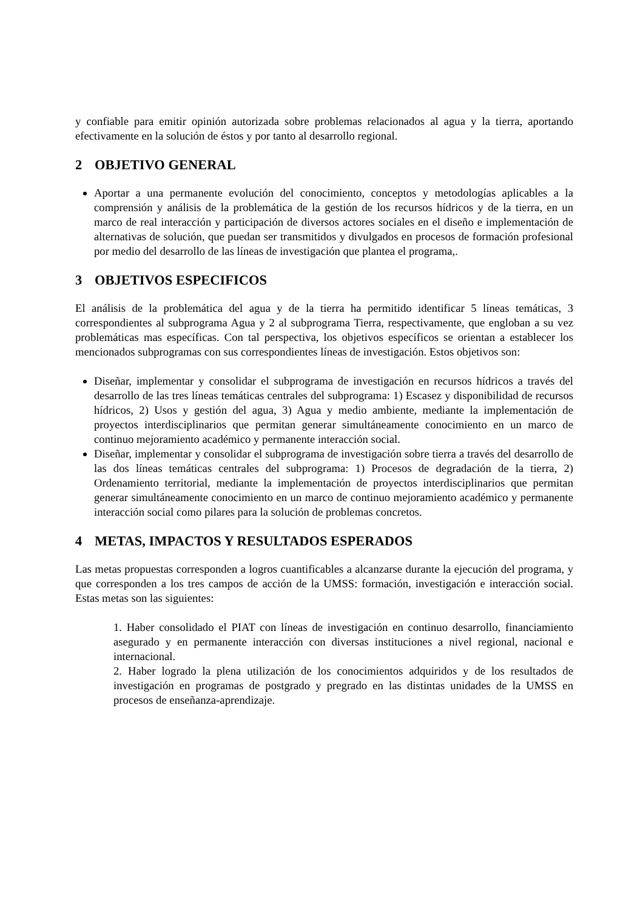y confiable para emitir opinión autorizada sobre problemas relacionados al agua y la tierra, aportando efectivamente en la solución de éstos y por tanto al desarrollo regional.
2 OBJETIVO GENERAL
Aportar a una permanente evolución del conocimiento, conceptos y metodologías aplicables a la comprensión y análisis de la problemática de la gestión de los recursos hídricos y de la tierra, en un marco de real interacción y participación de diversos actores sociales en el diseño e implementación de alternativas de solución, que puedan ser transmitidos y divulgados en procesos de formación profesional por medio del desarrollo de las líneas de investigación que plantea el programa,.
3 OBJETIVOS ESPECIFICOS
El análisis de la problemática del agua y de la tierra ha permitido identificar 5 líneas temáticas, 3 correspondientes al subprograma Agua y 2 al subprograma Tierra, respectivamente, que engloban a su vez problemáticas mas específicas. Con tal perspectiva, los objetivos específicos se orientan a establecer los mencionados subprogramas con sus correspondientes líneas de investigación. Estos objetivos son:
Diseñar, implementar y consolidar el subprograma de investigación en recursos hídricos a través del desarrollo de las tres líneas temáticas centrales del subprograma: 1) Escasez y disponibilidad de recursos hídricos, 2) Usos y gestión del agua, 3) Agua y medio ambiente, mediante la implementación de proyectos interdisciplinarios que permitan generar simultáneamente conocimiento en un marco de continuo mejoramiento académico y permanente interacción social.
Diseñar, implementar y consolidar el subprograma de investigación sobre tierra a través del desarrollo de las dos líneas temáticas centrales del subprograma: 1) Procesos de degradación de la tierra, 2) Ordenamiento territorial, mediante la implementación de proyectos interdisciplinarios que permitan generar simultáneamente conocimiento en un marco de continuo mejoramiento académico y permanente interacción social como pilares para la solución de problemas concretos.
4 METAS, IMPACTOS Y RESULTADOS ESPERADOS
Las metas propuestas corresponden a logros cuantificables a alcanzarse durante la ejecución del programa, y que corresponden a los tres campos de acción de la UMSS: formación, investigación e interacción social. Estas metas son las siguientes:
1. Haber consolidado el PIAT con líneas de investigación en continuo desarrollo, financiamiento asegurado y en permanente interacción con diversas instituciones a nivel regional, nacional e internacional.
2. Haber logrado la plena utilización de los conocimientos adquiridos y de los resultados de investigación en programas de postgrado y pregrado en las distintas unidades de la UMSS en procesos de enseñanza-aprendizaje.